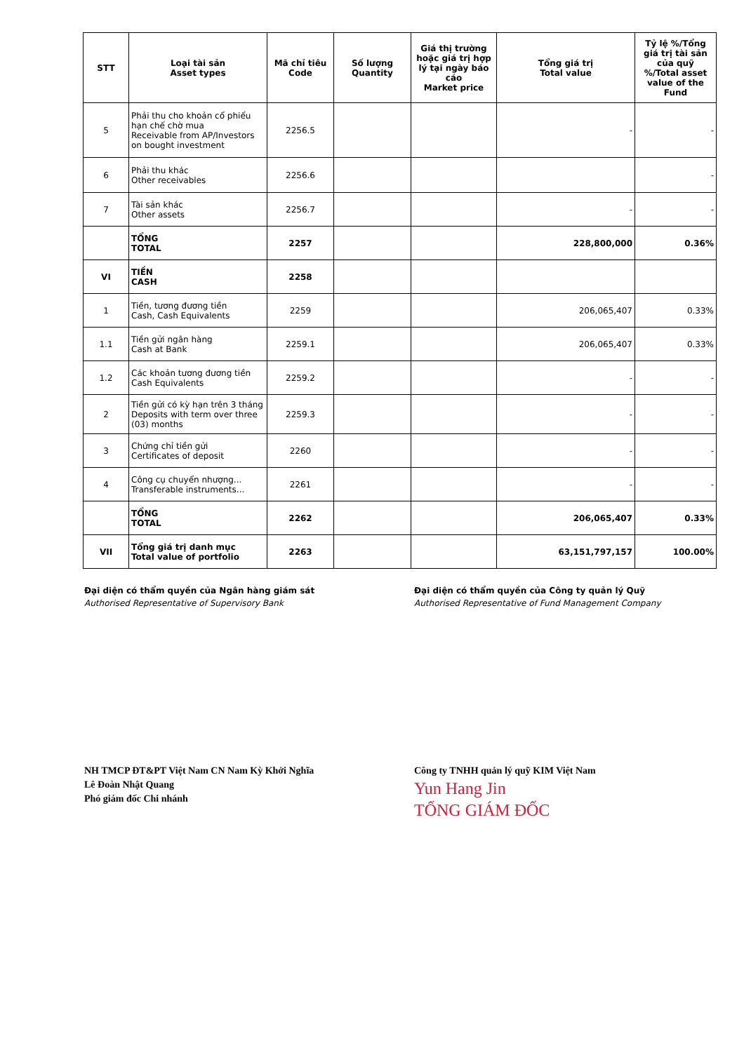| STT | Loại tài sản Asset types | Mã chỉ tiêu Code | Số lượng Quantity | Giá thị trường hoặc giá trị hợp lý tại ngày báo cáo Market price | Tổng giá trị Total value | Tỷ lệ %/Tổng giá trị tài sản của quỹ %/Total asset value of the Fund |
| --- | --- | --- | --- | --- | --- | --- |
| 5 | Phải thu cho khoản cổ phiếu hạn chế chờ mua Receivable from AP/Investors on bought investment | 2256.5 | | | - | - |
| 6 | Phải thu khác Other receivables | 2256.6 | | | | - |
| 7 | Tài sản khác Other assets | 2256.7 | | | - | - |
| | TỔNG TOTAL | 2257 | | | 228,800,000 | 0.36% |
| VI | TIỀN CASH | 2258 | | | | |
| 1 | Tiền, tương đương tiền Cash, Cash Equivalents | 2259 | | | 206,065,407 | 0.33% |
| 1.1 | Tiền gửi ngân hàng Cash at Bank | 2259.1 | | | 206,065,407 | 0.33% |
| 1.2 | Các khoản tương đương tiền Cash Equivalents | 2259.2 | | | - | - |
| 2 | Tiền gửi có kỳ hạn trên 3 tháng Deposits with term over three (03) months | 2259.3 | | | - | - |
| 3 | Chứng chỉ tiền gửi Certificates of deposit | 2260 | | | - | - |
| 4 | Công cụ chuyển nhượng... Transferable instruments... | 2261 | | | - | - |
| | TỔNG TOTAL | 2262 | | | 206,065,407 | 0.33% |
| VII | Tổng giá trị danh mục Total value of portfolio | 2263 | | | 63,151,797,157 | 100.00% |
Đại diện có thẩm quyền của Ngân hàng giám sát
Authorised Representative of Supervisory Bank
NH TMCP ĐT&PT Việt Nam CN Nam Kỳ Khởi Nghĩa
Lê Đoàn Nhật Quang
Phó giám đốc Chi nhánh
Đại diện có thẩm quyền của Công ty quản lý Quỹ
Authorised Representative of Fund Management Company
Công ty TNHH quản lý quỹ KIM Việt Nam
Yun Hang Jin
TỔNG GIÁM ĐỐC